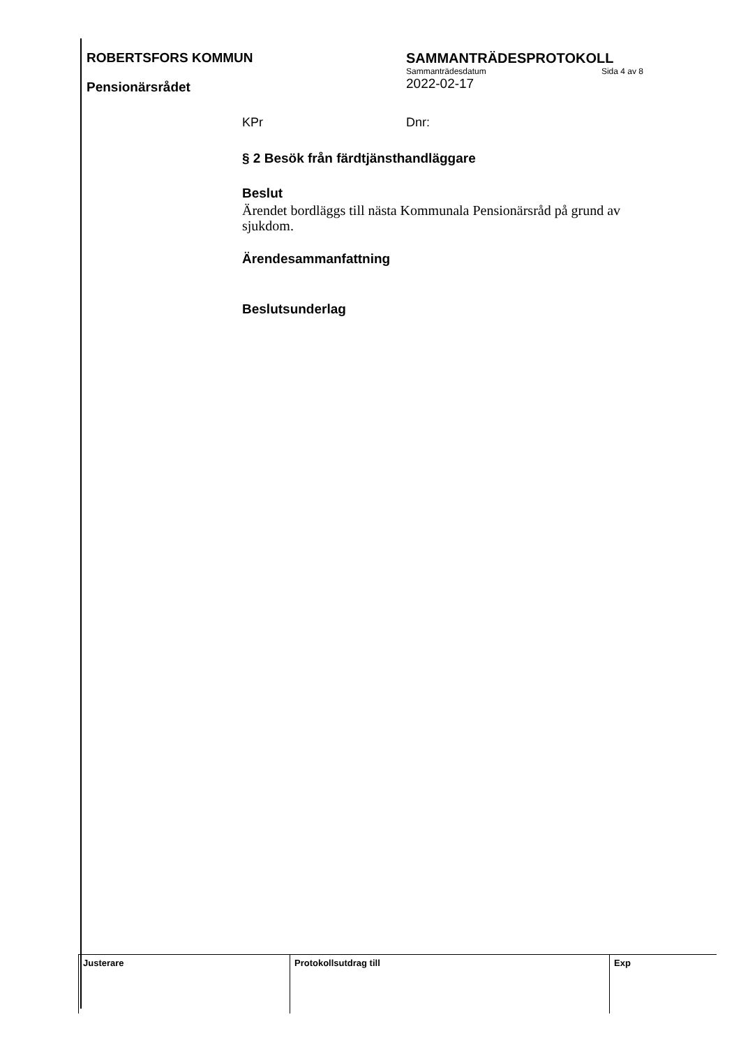ROBERTSFORS KOMMUN
Pensionärsrådet
SAMMANTRÄDESPROTOKOLL
Sammanträdesdatum Sida 4 av 8
2022-02-17
KPr Dnr:
§ 2 Besök från färdtjänsthandläggare
Beslut
Ärendet bordläggs till nästa Kommunala Pensionärsråd på grund av sjukdom.
Ärendesammanfattning
Beslutsunderlag
| Justerare | Protokollsutdrag till | Exp |